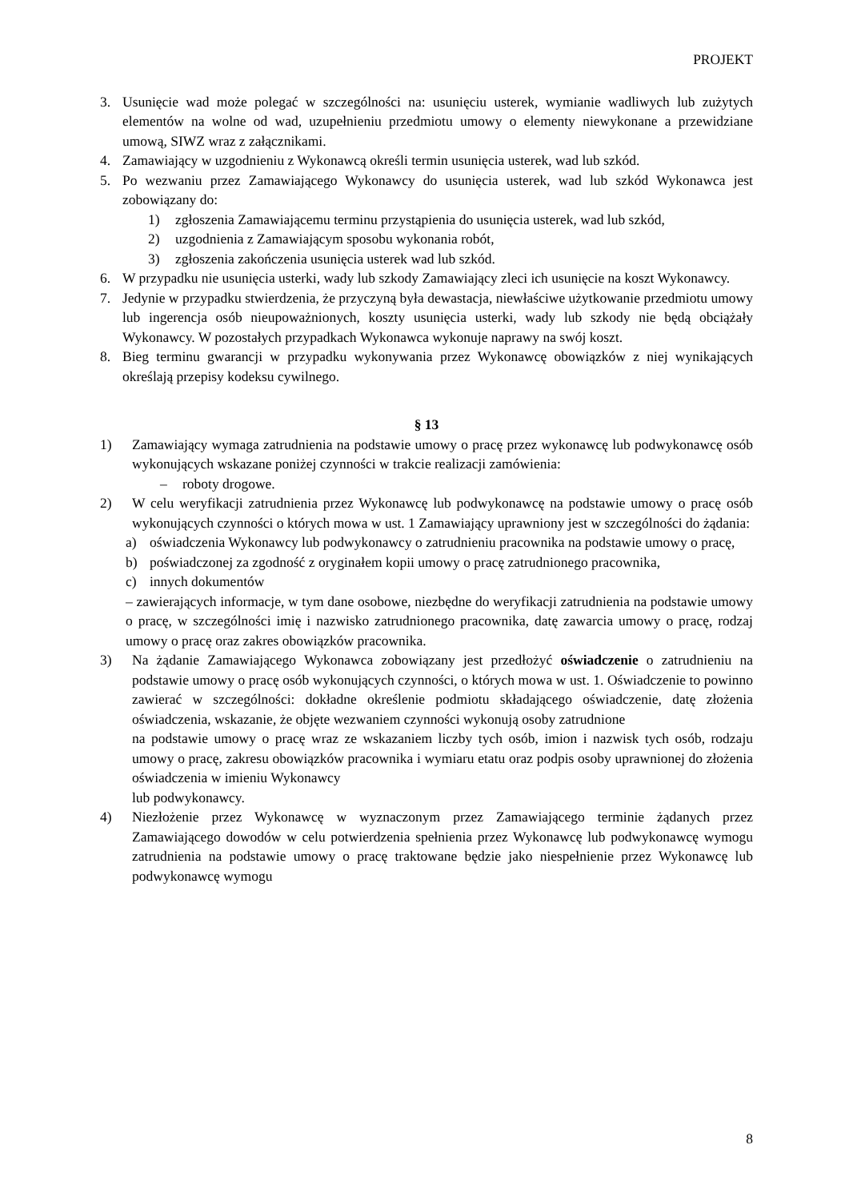PROJEKT
3. Usunięcie wad może polegać w szczególności na: usunięciu usterek, wymianie wadliwych lub zużytych elementów na wolne od wad, uzupełnieniu przedmiotu umowy o elementy niewykonane a przewidziane umową, SIWZ wraz z załącznikami.
4. Zamawiający w uzgodnieniu z Wykonawcą określi termin usunięcia usterek, wad lub szkód.
5. Po wezwaniu przez Zamawiającego Wykonawcy do usunięcia usterek, wad lub szkód Wykonawca jest zobowiązany do:
1) zgłoszenia Zamawiającemu terminu przystąpienia do usunięcia usterek, wad lub szkód,
2) uzgodnienia z Zamawiającym sposobu wykonania robót,
3) zgłoszenia zakończenia usunięcia usterek wad lub szkód.
6. W przypadku nie usunięcia usterki, wady lub szkody Zamawiający zleci ich usunięcie na koszt Wykonawcy.
7. Jedynie w przypadku stwierdzenia, że przyczyną była dewastacja, niewłaściwe użytkowanie przedmiotu umowy lub ingerencja osób nieupoważnionych, koszty usunięcia usterki, wady lub szkody nie będą obciążały Wykonawcy. W pozostałych przypadkach Wykonawca wykonuje naprawy na swój koszt.
8. Bieg terminu gwarancji w przypadku wykonywania przez Wykonawcę obowiązków z niej wynikających określają przepisy kodeksu cywilnego.
§ 13
1) Zamawiający wymaga zatrudnienia na podstawie umowy o pracę przez wykonawcę lub podwykonawcę osób wykonujących wskazane poniżej czynności w trakcie realizacji zamówienia:
– roboty drogowe.
2) W celu weryfikacji zatrudnienia przez Wykonawcę lub podwykonawcę na podstawie umowy o pracę osób wykonujących czynności o których mowa w ust. 1 Zamawiający uprawniony jest w szczególności do żądania:
a) oświadczenia Wykonawcy lub podwykonawcy o zatrudnieniu pracownika na podstawie umowy o pracę,
b) poświadczonej za zgodność z oryginałem kopii umowy o pracę zatrudnionego pracownika,
c) innych dokumentów
– zawierających informacje, w tym dane osobowe, niezbędne do weryfikacji zatrudnienia na podstawie umowy o pracę, w szczególności imię i nazwisko zatrudnionego pracownika, datę zawarcia umowy o pracę, rodzaj umowy o pracę oraz zakres obowiązków pracownika.
3) Na żądanie Zamawiającego Wykonawca zobowiązany jest przedłożyć oświadczenie o zatrudnieniu na podstawie umowy o pracę osób wykonujących czynności, o których mowa w ust. 1. Oświadczenie to powinno zawierać w szczególności: dokładne określenie podmiotu składającego oświadczenie, datę złożenia oświadczenia, wskazanie, że objęte wezwaniem czynności wykonują osoby zatrudnione
na podstawie umowy o pracę wraz ze wskazaniem liczby tych osób, imion i nazwisk tych osób, rodzaju umowy o pracę, zakresu obowiązków pracownika i wymiaru etatu oraz podpis osoby uprawnionej do złożenia oświadczenia w imieniu Wykonawcy
lub podwykonawcy.
4) Niezłożenie przez Wykonawcę w wyznaczonym przez Zamawiającego terminie żądanych przez Zamawiającego dowodów w celu potwierdzenia spełnienia przez Wykonawcę lub podwykonawcę wymogu zatrudnienia na podstawie umowy o pracę traktowane będzie jako niespełnienie przez Wykonawcę lub podwykonawcę wymogu
8